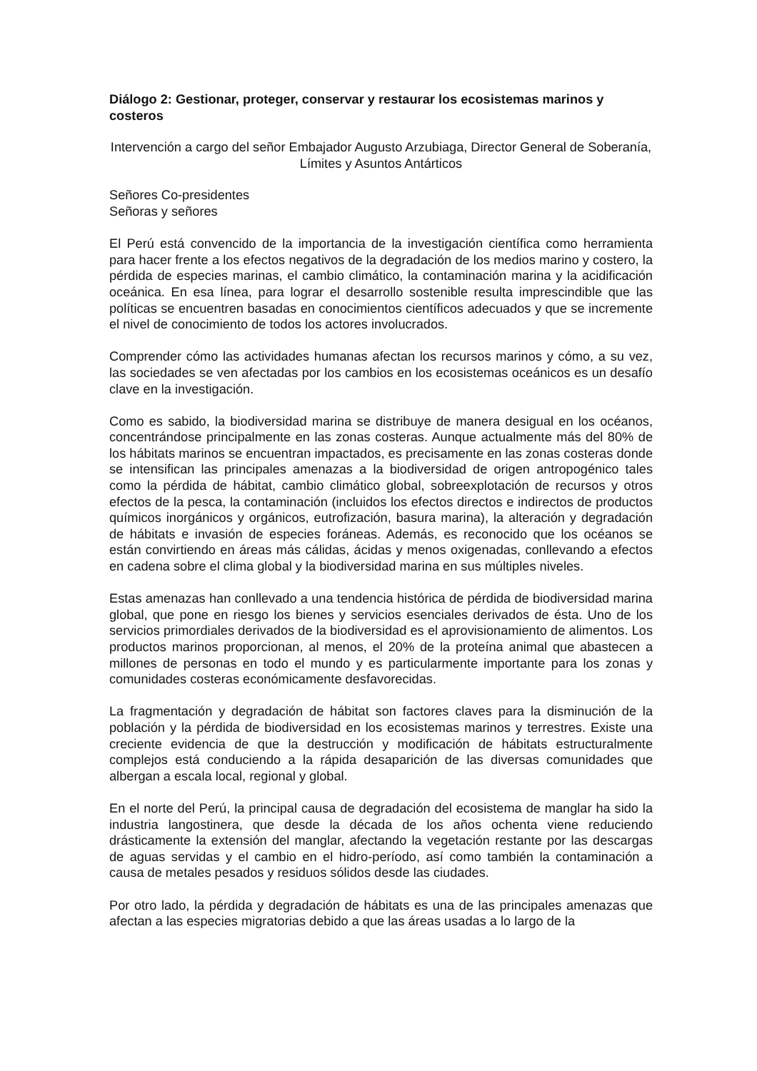Diálogo 2: Gestionar, proteger, conservar y restaurar los ecosistemas marinos y costeros
Intervención a cargo del señor Embajador Augusto Arzubiaga, Director General de Soberanía, Límites y Asuntos Antárticos
Señores Co-presidentes
Señoras y señores
El Perú está convencido de la importancia de la investigación científica como herramienta para hacer frente a los efectos negativos de la degradación de los medios marino y costero, la pérdida de especies marinas, el cambio climático, la contaminación marina y la acidificación oceánica. En esa línea, para lograr el desarrollo sostenible resulta imprescindible que las políticas se encuentren basadas en conocimientos científicos adecuados y que se incremente el nivel de conocimiento de todos los actores involucrados.
Comprender cómo las actividades humanas afectan los recursos marinos y cómo, a su vez, las sociedades se ven afectadas por los cambios en los ecosistemas oceánicos es un desafío clave en la investigación.
Como es sabido, la biodiversidad marina se distribuye de manera desigual en los océanos, concentrándose principalmente en las zonas costeras. Aunque actualmente más del 80% de los hábitats marinos se encuentran impactados, es precisamente en las zonas costeras donde se intensifican las principales amenazas a la biodiversidad de origen antropogénico tales como la pérdida de hábitat, cambio climático global, sobreexplotación de recursos y otros efectos de la pesca, la contaminación (incluidos los efectos directos e indirectos de productos químicos inorgánicos y orgánicos, eutrofización, basura marina), la alteración y degradación de hábitats e invasión de especies foráneas. Además, es reconocido que los océanos se están convirtiendo en áreas más cálidas, ácidas y menos oxigenadas, conllevando a efectos en cadena sobre el clima global y la biodiversidad marina en sus múltiples niveles.
Estas amenazas han conllevado a una tendencia histórica de pérdida de biodiversidad marina global, que pone en riesgo los bienes y servicios esenciales derivados de ésta. Uno de los servicios primordiales derivados de la biodiversidad es el aprovisionamiento de alimentos. Los productos marinos proporcionan, al menos, el 20% de la proteína animal que abastecen a millones de personas en todo el mundo y es particularmente importante para los zonas y comunidades costeras económicamente desfavorecidas.
La fragmentación y degradación de hábitat son factores claves para la disminución de la población y la pérdida de biodiversidad en los ecosistemas marinos y terrestres. Existe una creciente evidencia de que la destrucción y modificación de hábitats estructuralmente complejos está conduciendo a la rápida desaparición de las diversas comunidades que albergan a escala local, regional y global.
En el norte del Perú, la principal causa de degradación del ecosistema de manglar ha sido la industria langostinera, que desde la década de los años ochenta viene reduciendo drásticamente la extensión del manglar, afectando la vegetación restante por las descargas de aguas servidas y el cambio en el hidro-período, así como también la contaminación a causa de metales pesados y residuos sólidos desde las ciudades.
Por otro lado, la pérdida y degradación de hábitats es una de las principales amenazas que afectan a las especies migratorias debido a que las áreas usadas a lo largo de la